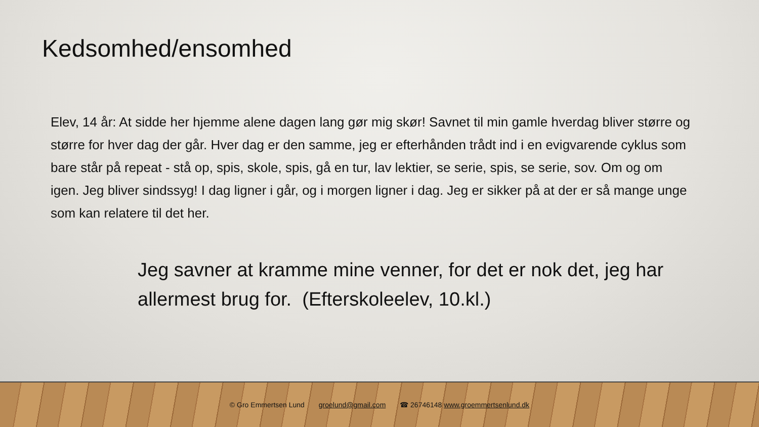Kedsomhed/ensomhed
Elev, 14 år: At sidde her hjemme alene dagen lang gør mig skør! Savnet til min gamle hverdag bliver større og større for hver dag der går. Hver dag er den samme, jeg er efterhånden trådt ind i en evigvarende cyklus som bare står på repeat - stå op, spis, skole, spis, gå en tur, lav lektier, se serie, spis, se serie, sov. Om og om igen. Jeg bliver sindssyg! I dag ligner i går, og i morgen ligner i dag. Jeg er sikker på at der er så mange unge som kan relatere til det her.
Jeg savner at kramme mine venner, for det er nok det, jeg har allermest brug for. (Efterskoleelev, 10.kl.)
© Gro Emmertsen Lund groelund@gmail.com ☎ 26746148 www.groemmertsenlund.dk